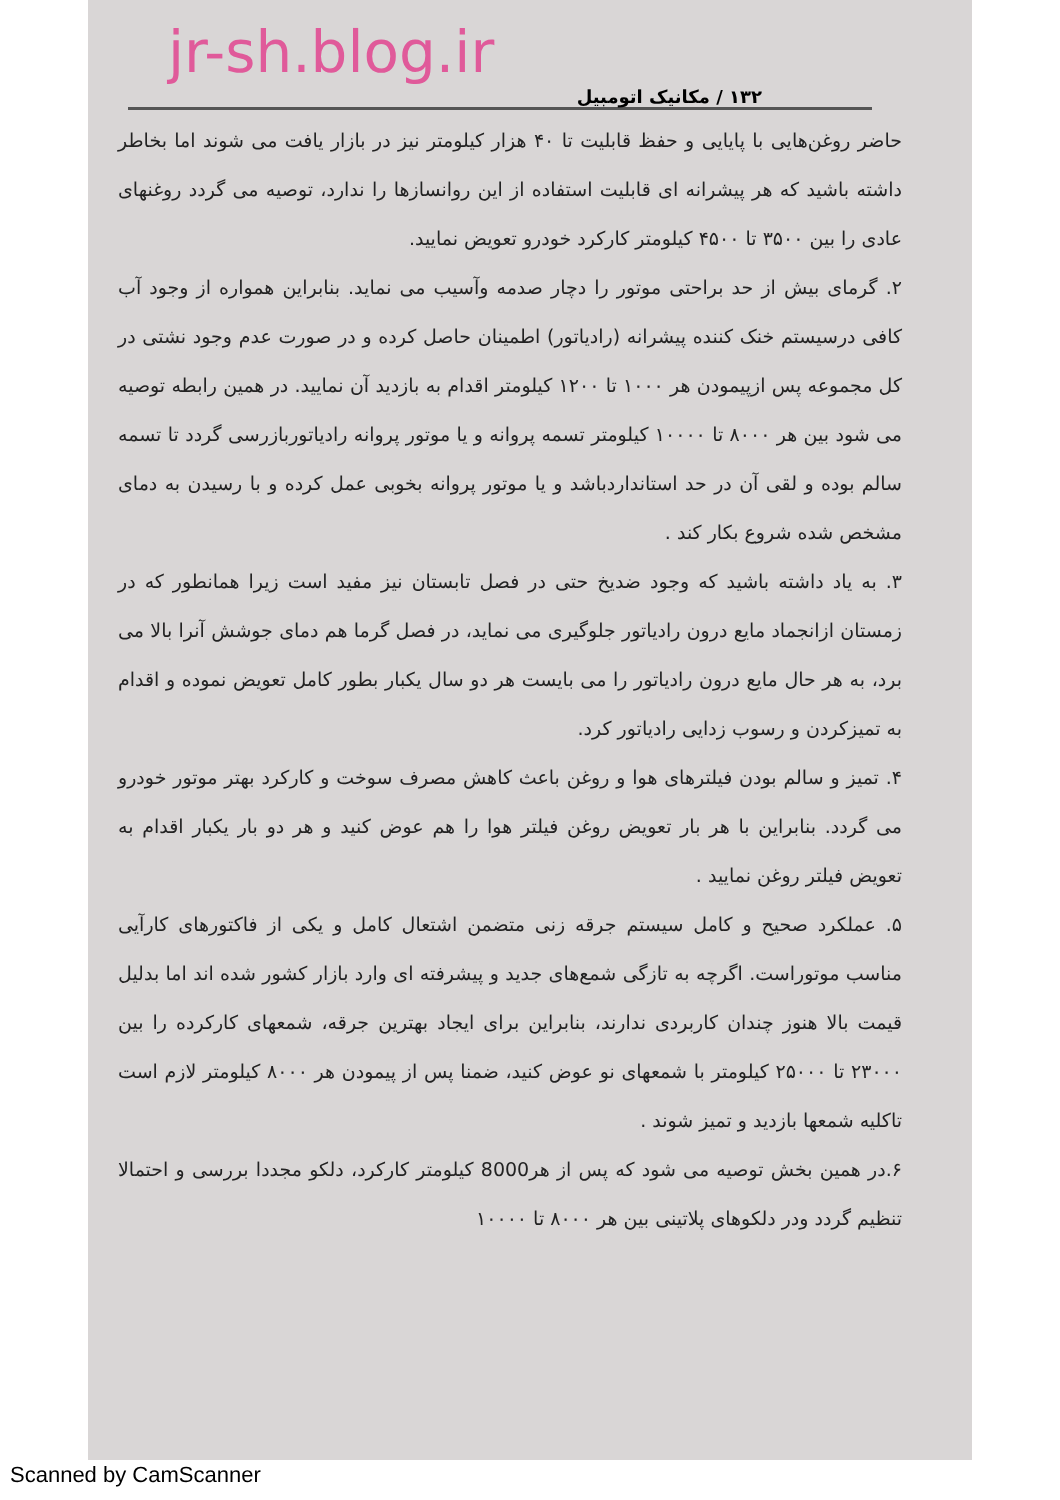jr-sh.blog.ir
۱۳۲ / مکانیک اتومبیل
حاضر روغن‌هایی با پایایی و حفظ قابلیت تا ۴۰ هزار کیلومتر نیز در بازار یافت می شوند اما بخاطر داشته باشید که هر پیشرانه ای قابلیت استفاده از این روانسازها را ندارد، توصیه می گردد روغنهای عادی را بین ۳۵۰۰ تا ۴۵۰۰ کیلومتر کارکرد خودرو تعویض نمایید.
۲. گرمای بیش از حد براحتی موتور را دچار صدمه وآسیب می نماید. بنابراین همواره از وجود آب کافی درسیستم خنک کننده پیشرانه (رادیاتور) اطمینان حاصل کرده و در صورت عدم وجود نشتی در کل مجموعه پس ازپیمودن هر ۱۰۰۰ تا ۱۲۰۰ کیلومتر اقدام به بازدید آن نمایید. در همین رابطه توصیه می شود بین هر ۸۰۰۰ تا ۱۰۰۰۰ کیلومتر تسمه پروانه و یا موتور پروانه رادیاتوربازرسی گردد تا تسمه سالم بوده و لقی آن در حد استانداردباشد و یا موتور پروانه بخوبی عمل کرده و با رسیدن به دمای مشخص شده شروع بکار کند .
۳. به یاد داشته باشید که وجود ضدیخ حتی در فصل تابستان نیز مفید است زیرا همانطور که در زمستان ازانجماد مایع درون رادیاتور جلوگیری می نماید، در فصل گرما هم دمای جوشش آنرا بالا می برد، به هر حال مایع درون رادیاتور را می بایست هر دو سال یکبار بطور کامل تعویض نموده و اقدام به تمیزکردن و رسوب زدایی رادیاتور کرد.
۴. تمیز و سالم بودن فیلترهای هوا و روغن باعث کاهش مصرف سوخت و کارکرد بهتر موتور خودرو می گردد. بنابراین با هر بار تعویض روغن فیلتر هوا را هم عوض کنید و هر دو بار یکبار اقدام به تعویض فیلتر روغن نمایید .
۵. عملکرد صحیح و کامل سیستم جرقه زنی متضمن اشتعال کامل و یکی از فاکتورهای کارآیی مناسب موتوراست. اگرچه به تازگی شمع‌های جدید و پیشرفته ای وارد بازار کشور شده اند اما بدلیل قیمت بالا هنوز چندان کاربردی ندارند، بنابراین برای ایجاد بهترین جرقه، شمعهای کارکرده را بین ۲۳۰۰۰ تا ۲۵۰۰۰ کیلومتر با شمعهای نو عوض کنید، ضمنا پس از پیمودن هر ۸۰۰۰ کیلومتر لازم است تاکلیه شمعها بازدید و تمیز شوند .
۶.در همین بخش توصیه می شود که پس از هر8000 کیلومتر کارکرد، دلکو مجددا بررسی و احتمالا تنظیم گردد ودر دلکوهای پلاتینی بین هر ۸۰۰۰ تا ۱۰۰۰۰
Scanned by CamScanner